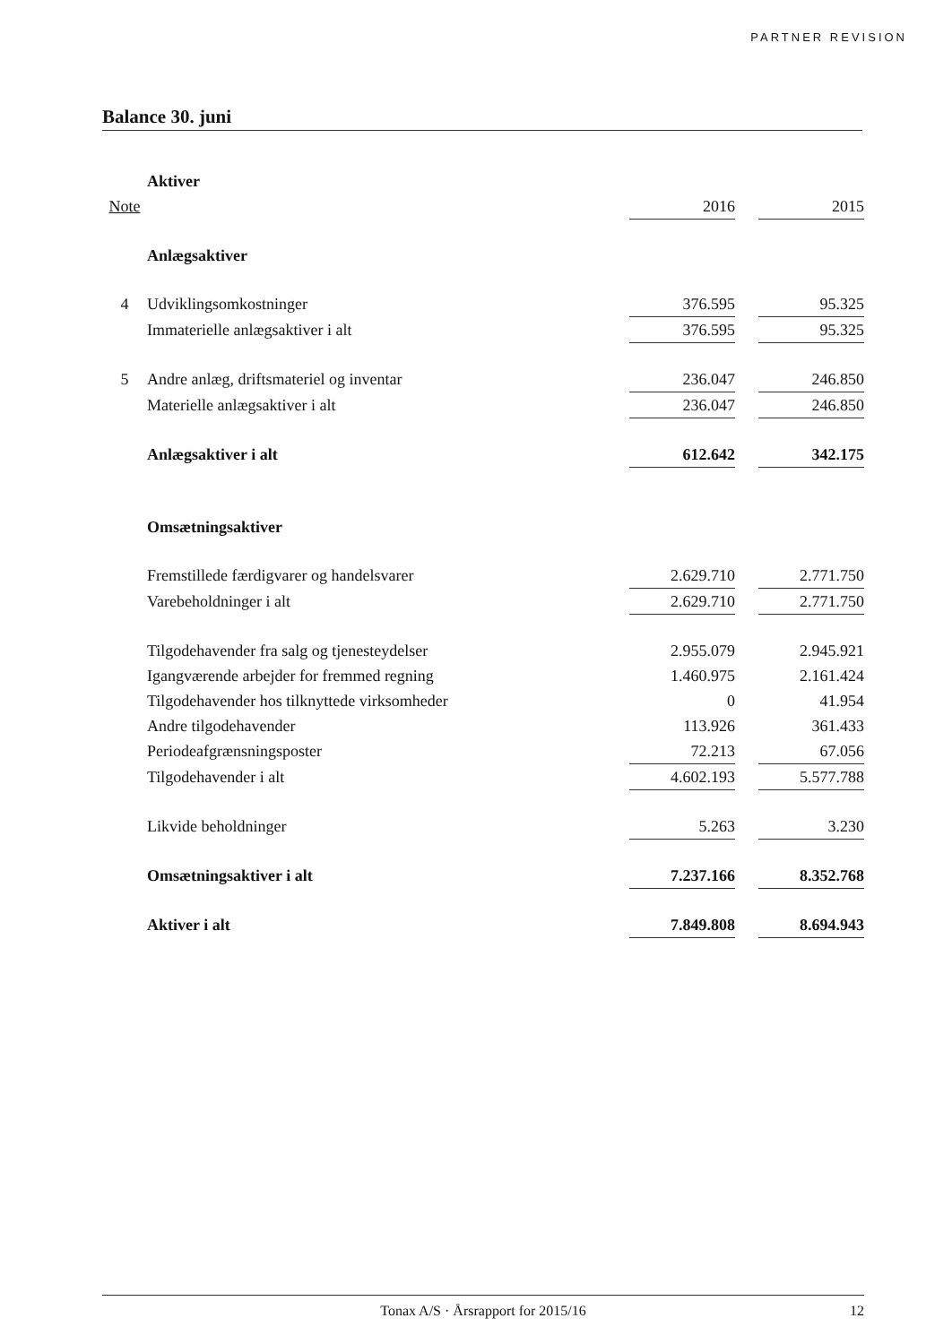PARTNER REVISION
Balance 30. juni
| | Aktiver | | | |
| Note | | 2016 | | 2015 |
| | Anlægsaktiver | | | |
| 4 | Udviklingsomkostninger | 376.595 | | 95.325 |
| | Immaterielle anlægsaktiver i alt | 376.595 | | 95.325 |
| 5 | Andre anlæg, driftsmateriel og inventar | 236.047 | | 246.850 |
| | Materielle anlægsaktiver i alt | 236.047 | | 246.850 |
| | Anlægsaktiver i alt | 612.642 | | 342.175 |
| | Omsætningsaktiver | | | |
| | Fremstillede færdigvarer og handelsvarer | 2.629.710 | | 2.771.750 |
| | Varebeholdninger i alt | 2.629.710 | | 2.771.750 |
| | Tilgodehavender fra salg og tjenesteydelser | 2.955.079 | | 2.945.921 |
| | Igangværende arbejder for fremmed regning | 1.460.975 | | 2.161.424 |
| | Tilgodehavender hos tilknyttede virksomheder | 0 | | 41.954 |
| | Andre tilgodehavender | 113.926 | | 361.433 |
| | Periodeafgrænsningsposter | 72.213 | | 67.056 |
| | Tilgodehavender i alt | 4.602.193 | | 5.577.788 |
| | Likvide beholdninger | 5.263 | | 3.230 |
| | Omsætningsaktiver i alt | 7.237.166 | | 8.352.768 |
| | Aktiver i alt | 7.849.808 | | 8.694.943 |
Tonax A/S · Årsrapport for 2015/16 12